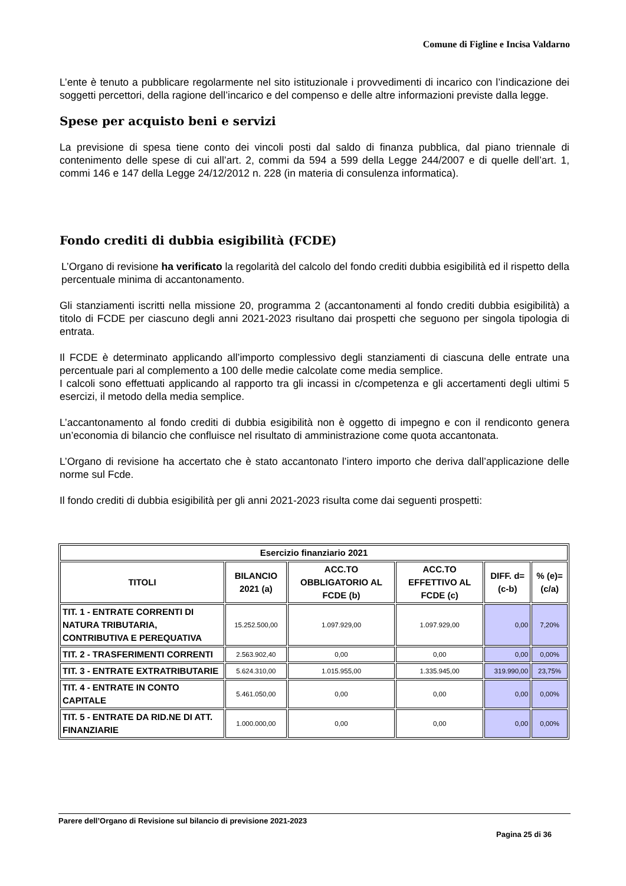Comune di Figline e Incisa Valdarno
L’ente è tenuto a pubblicare regolarmente nel sito istituzionale i provvedimenti di incarico con l’indicazione dei soggetti percettori, della ragione dell’incarico e del compenso e delle altre informazioni previste dalla legge.
Spese per acquisto beni e servizi
La previsione di spesa tiene conto dei vincoli posti dal saldo di finanza pubblica, dal piano triennale di contenimento delle spese di cui all’art. 2, commi da 594 a 599 della Legge 244/2007 e di quelle dell’art. 1, commi 146 e 147 della Legge 24/12/2012 n. 228 (in materia di consulenza informatica).
Fondo crediti di dubbia esigibilità (FCDE)
L’Organo di revisione ha verificato la regolarità del calcolo del fondo crediti dubbia esigibilità ed il rispetto della percentuale minima di accantonamento.
Gli stanziamenti iscritti nella missione 20, programma 2 (accantonamenti al fondo crediti dubbia esigibilità) a titolo di FCDE per ciascuno degli anni 2021-2023 risultano dai prospetti che seguono per singola tipologia di entrata.
Il FCDE è determinato applicando all’importo complessivo degli stanziamenti di ciascuna delle entrate una percentuale pari al complemento a 100 delle medie calcolate come media semplice.
I calcoli sono effettuati applicando al rapporto tra gli incassi in c/competenza e gli accertamenti degli ultimi 5 esercizi, il metodo della media semplice.
L’accantonamento al fondo crediti di dubbia esigibilità non è oggetto di impegno e con il rendiconto genera un’economia di bilancio che confluisce nel risultato di amministrazione come quota accantonata.
L’Organo di revisione ha accertato che è stato accantonato l’intero importo che deriva dall’applicazione delle norme sul Fcde.
Il fondo crediti di dubbia esigibilità per gli anni 2021-2023 risulta come dai seguenti prospetti:
| Esercizio finanziario 2021 | | | | | |
| --- | --- | --- | --- | --- | --- |
| TITOLI | BILANCIO 2021 (a) | ACC.TO OBBLIGATORIO AL FCDE (b) | ACC.TO EFFETTIVO AL FCDE (c) | DIFF. d=(c-b) | % (e)=(c/a) |
| TIT. 1 - ENTRATE CORRENTI DI NATURA TRIBUTARIA, CONTRIBUTIVA E PEREQUATIVA | 15.252.500,00 | 1.097.929,00 | 1.097.929,00 | 0,00 | 7,20% |
| TIT. 2 - TRASFERIMENTI CORRENTI | 2.563.902,40 | 0,00 | 0,00 | 0,00 | 0,00% |
| TIT. 3 - ENTRATE EXTRATRIBUTARIE | 5.624.310,00 | 1.015.955,00 | 1.335.945,00 | 319.990,00 | 23,75% |
| TIT. 4 - ENTRATE IN CONTO CAPITALE | 5.461.050,00 | 0,00 | 0,00 | 0,00 | 0,00% |
| TIT. 5 - ENTRATE DA RID.NE DI ATT. FINANZIARIE | 1.000.000,00 | 0,00 | 0,00 | 0,00 | 0,00% |
Parere dell’Organo di Revisione sul bilancio di previsione 2021-2023
Pagina 25 di 36